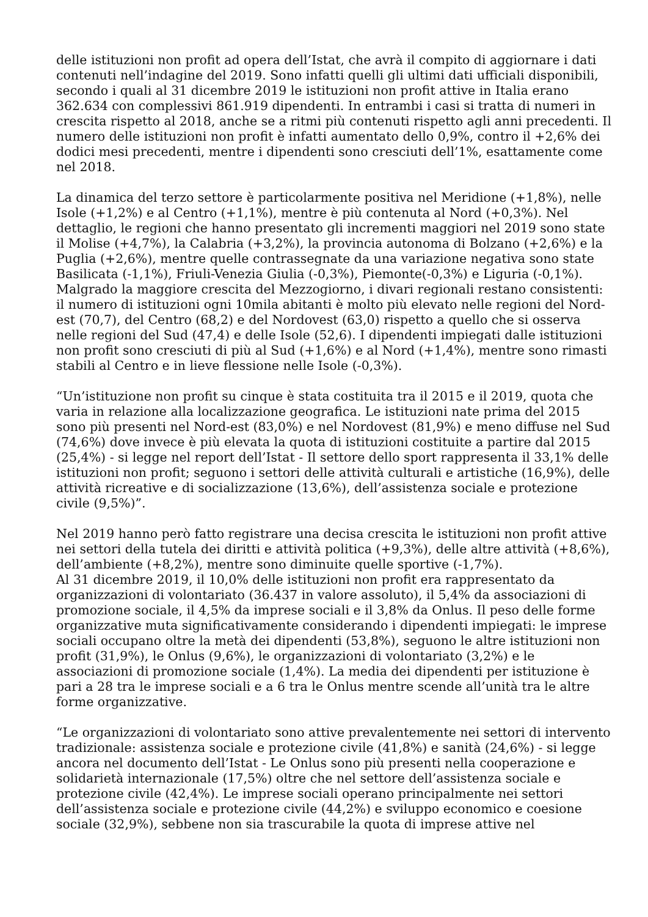delle istituzioni non profit ad opera dell’Istat, che avrà il compito di aggiornare i dati contenuti nell’indagine del 2019. Sono infatti quelli gli ultimi dati ufficiali disponibili, secondo i quali al 31 dicembre 2019 le istituzioni non profit attive in Italia erano 362.634 con complessivi 861.919 dipendenti. In entrambi i casi si tratta di numeri in crescita rispetto al 2018, anche se a ritmi più contenuti rispetto agli anni precedenti. Il numero delle istituzioni non profit è infatti aumentato dello 0,9%, contro il +2,6% dei dodici mesi precedenti, mentre i dipendenti sono cresciuti dell’1%, esattamente come nel 2018.
La dinamica del terzo settore è particolarmente positiva nel Meridione (+1,8%), nelle Isole (+1,2%) e al Centro (+1,1%), mentre è più contenuta al Nord (+0,3%). Nel dettaglio, le regioni che hanno presentato gli incrementi maggiori nel 2019 sono state il Molise (+4,7%), la Calabria (+3,2%), la provincia autonoma di Bolzano (+2,6%) e la Puglia (+2,6%), mentre quelle contrassegnate da una variazione negativa sono state Basilicata (-1,1%), Friuli-Venezia Giulia (-0,3%), Piemonte(-0,3%) e Liguria (-0,1%). Malgrado la maggiore crescita del Mezzogiorno, i divari regionali restano consistenti: il numero di istituzioni ogni 10mila abitanti è molto più elevato nelle regioni del Nord-est (70,7), del Centro (68,2) e del Nordovest (63,0) rispetto a quello che si osserva nelle regioni del Sud (47,4) e delle Isole (52,6). I dipendenti impiegati dalle istituzioni non profit sono cresciuti di più al Sud (+1,6%) e al Nord (+1,4%), mentre sono rimasti stabili al Centro e in lieve flessione nelle Isole (-0,3%).
“Un’istituzione non profit su cinque è stata costituita tra il 2015 e il 2019, quota che varia in relazione alla localizzazione geografica. Le istituzioni nate prima del 2015 sono più presenti nel Nord-est (83,0%) e nel Nordovest (81,9%) e meno diffuse nel Sud (74,6%) dove invece è più elevata la quota di istituzioni costituite a partire dal 2015 (25,4%) - si legge nel report dell’Istat - Il settore dello sport rappresenta il 33,1% delle istituzioni non profit; seguono i settori delle attività culturali e artistiche (16,9%), delle attività ricreative e di socializzazione (13,6%), dell’assistenza sociale e protezione civile (9,5%)”.
Nel 2019 hanno però fatto registrare una decisa crescita le istituzioni non profit attive nei settori della tutela dei diritti e attività politica (+9,3%), delle altre attività (+8,6%), dell’ambiente (+8,2%), mentre sono diminuite quelle sportive (-1,7%).
Al 31 dicembre 2019, il 10,0% delle istituzioni non profit era rappresentato da organizzazioni di volontariato (36.437 in valore assoluto), il 5,4% da associazioni di promozione sociale, il 4,5% da imprese sociali e il 3,8% da Onlus. Il peso delle forme organizzative muta significativamente considerando i dipendenti impiegati: le imprese sociali occupano oltre la metà dei dipendenti (53,8%), seguono le altre istituzioni non profit (31,9%), le Onlus (9,6%), le organizzazioni di volontariato (3,2%) e le associazioni di promozione sociale (1,4%). La media dei dipendenti per istituzione è pari a 28 tra le imprese sociali e a 6 tra le Onlus mentre scende all’unità tra le altre forme organizzative.
“Le organizzazioni di volontariato sono attive prevalentemente nei settori di intervento tradizionale: assistenza sociale e protezione civile (41,8%) e sanità (24,6%) - si legge ancora nel documento dell’Istat - Le Onlus sono più presenti nella cooperazione e solidarietà internazionale (17,5%) oltre che nel settore dell’assistenza sociale e protezione civile (42,4%). Le imprese sociali operano principalmente nei settori dell’assistenza sociale e protezione civile (44,2%) e sviluppo economico e coesione sociale (32,9%), sebbene non sia trascurabile la quota di imprese attive nel